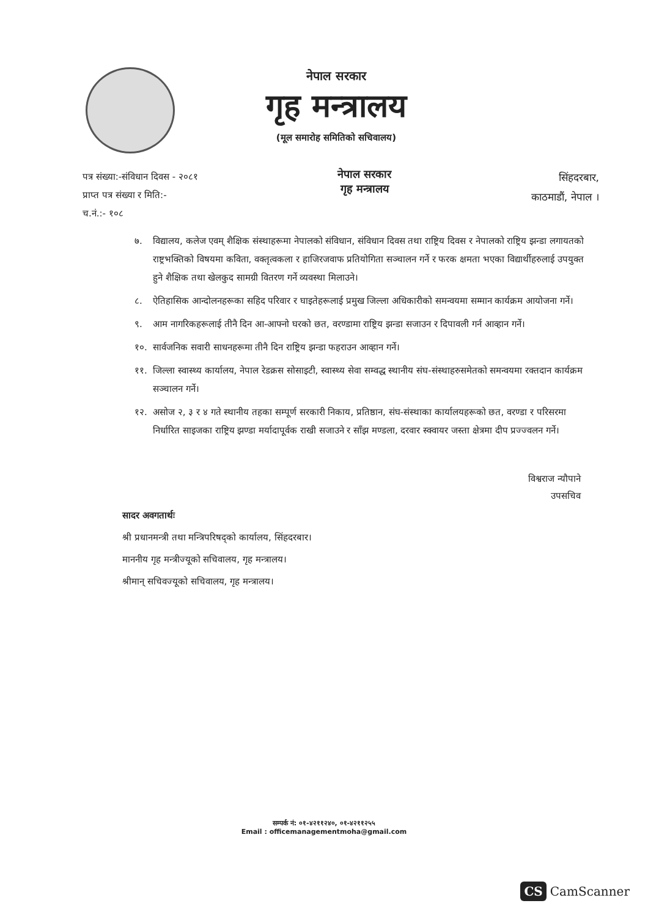नेपाल सरकार
गृह मन्त्रालय
(मूल समारोह समितिको सचिवालय)
पत्र संख्या:-संविधान दिवस - २०८१
प्राप्त पत्र संख्या र मिति:-
च.नं.:- १०८
नेपाल सरकार
गृह मन्त्रालय
सिंहदरबार,
काठमाडौं, नेपाल ।
७. विद्यालय, कलेज एवम् शैक्षिक संस्थाहरूमा नेपालको संविधान, संविधान दिवस तथा राष्ट्रिय दिवस र नेपालको राष्ट्रिय झन्डा लगायतको राष्ट्रभक्तिको विषयमा कविता, वक्तृत्वकला र हाजिरजवाफ प्रतियोगिता सञ्चालन गर्ने र फरक क्षमता भएका विद्यार्थीहरुलाई उपयुक्त हुने शैक्षिक तथा खेलकुद सामग्री वितरण गर्ने व्यवस्था मिलाउने।
८. ऐतिहासिक आन्दोलनहरूका सहिद परिवार र घाइतेहरूलाई प्रमुख जिल्ला अधिकारीको समन्वयमा सम्मान कार्यक्रम आयोजना गर्ने।
९. आम नागरिकहरूलाई तीनै दिन आ-आफ्नो घरको छत, वरण्डामा राष्ट्रिय झन्डा सजाउन र दिपावली गर्न आव्हान गर्ने।
१०. सार्वजनिक सवारी साधनहरूमा तीनै दिन राष्ट्रिय झन्डा फहराउन आव्हान गर्ने।
११. जिल्ला स्वास्थ्य कार्यालय, नेपाल रेडक्रस सोसाइटी, स्वास्थ्य सेवा सम्वद्ध स्थानीय संघ-संस्थाहरुसमेतको समन्वयमा रक्तदान कार्यक्रम सञ्चालन गर्ने।
१२. असोज २, ३ र ४ गते स्थानीय तहका सम्पूर्ण सरकारी निकाय, प्रतिष्ठान, संघ-संस्थाका कार्यालयहरूको छत, वरण्डा र परिसरमा निर्धारित साइजका राष्ट्रिय झण्डा मर्यादापूर्वक राखी सजाउने र साँझ मण्डला, दरवार स्क्वायर जस्ता क्षेत्रमा दीप प्रज्ज्वलन गर्ने।
विश्वराज न्यौपाने
उपसचिव
सादर अवगतार्थः
श्री प्रधानमन्त्री तथा मन्त्रिपरिषद्को कार्यालय, सिंहदरबार।
माननीय गृह मन्त्रीज्यूको सचिवालय, गृह मन्त्रालय।
श्रीमान् सचिवज्यूको सचिवालय, गृह मन्त्रालय।
सम्पर्क नं: ०१-४२११२४०, ०१-४२११२५५
Email : officemanagementmoha@gmail.com
CS CamScanner